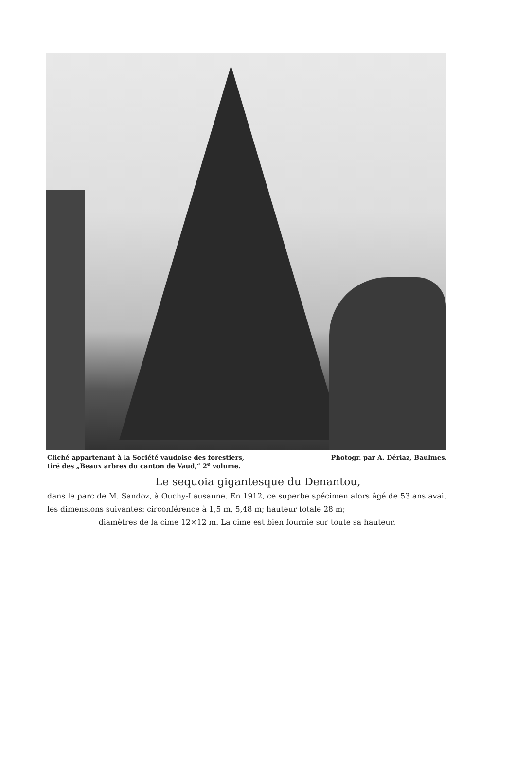Cliché appartenant à la Société vaudoise des forestiers,
tiré des „Beaux arbres du canton de Vaud,“ 2<sup>e</sup> volume.
Photogr. par A. Dériaz, Baulmes.
Le sequoia gigantesque du Denantou,
dans le parc de M. Sandoz, à Ouchy-Lausanne. En 1912, ce superbe spécimen alors âgé de 53 ans avait les dimensions suivantes: circonférence à 1,5 m, 5,48 m; hauteur totale 28 m;
diamètres de la cime 12×12 m. La cime est bien fournie sur toute sa hauteur.